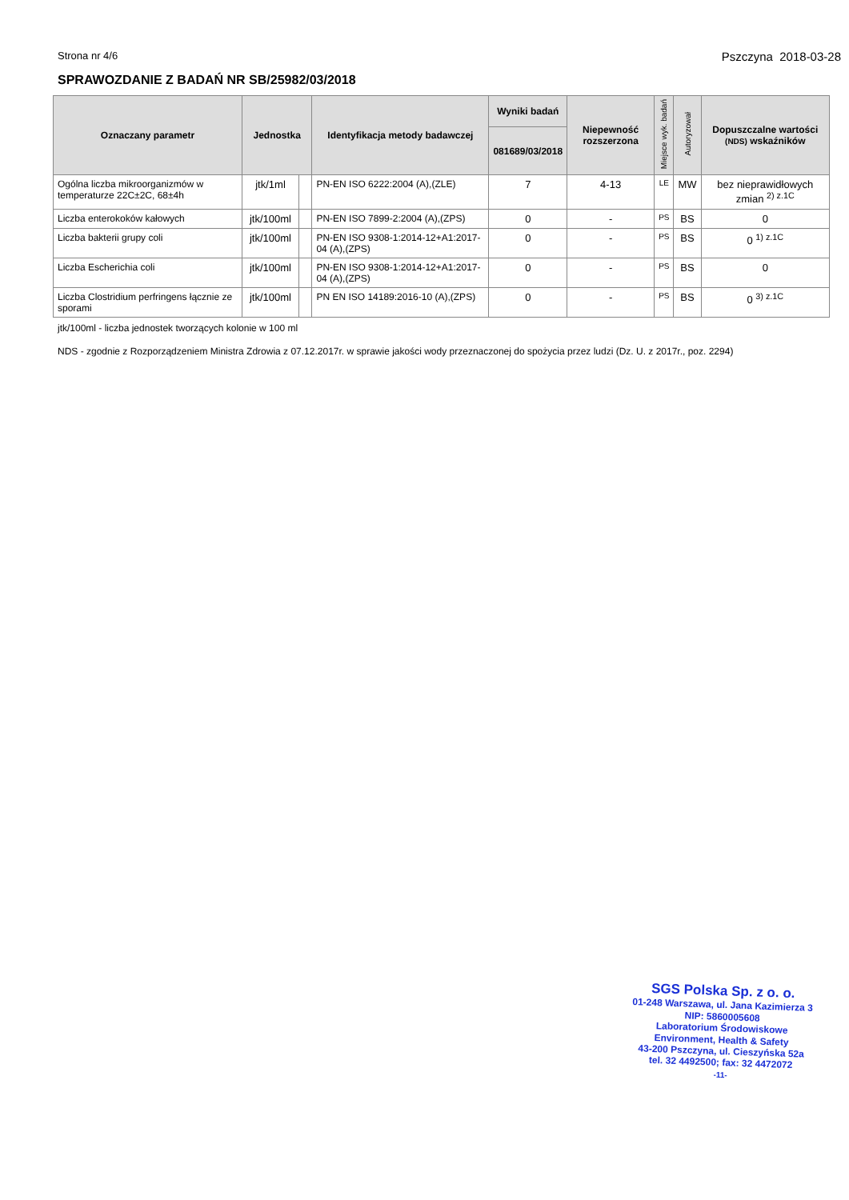Strona nr 4/6 Pszczyna 2018-03-28
SPRAWOZDANIE Z BADAŃ NR SB/25982/03/2018
| Oznaczany parametr | Jednostka | | Identyfikacja metody badawczej | Wyniki badań | Niepewność rozszerzona | Miejsce wyk. badań | Autoryzował | Dopuszczalne wartości (NDS) wskaźników |
| --- | --- | --- | --- | --- | --- | --- | --- | --- |
| | | | | 081689/03/2018 | | | | |
| Ogólna liczba mikroorganizmów w temperaturze 22C±2C, 68±4h | jtk/1ml | | PN-EN ISO 6222:2004 (A),(ZLE) | 7 | 4-13 | LE | MW | bez nieprawidłowych zmian <sup>2) z.1C</sup> |
| Liczba enterokoków kałowych | jtk/100ml | | PN-EN ISO 7899-2:2004 (A),(ZPS) | 0 | - | PS | BS | 0 |
| Liczba bakterii grupy coli | jtk/100ml | | PN-EN ISO 9308-1:2014-12+A1:2017-04 (A),(ZPS) | 0 | - | PS | BS | 0 <sup>1) z.1C</sup> |
| Liczba Escherichia coli | jtk/100ml | | PN-EN ISO 9308-1:2014-12+A1:2017-04 (A),(ZPS) | 0 | - | PS | BS | 0 |
| Liczba Clostridium perfringens łącznie ze sporami | jtk/100ml | | PN EN ISO 14189:2016-10 (A),(ZPS) | 0 | - | PS | BS | 0 <sup>3) z.1C</sup> |
jtk/100ml - liczba jednostek tworzących kolonie w 100 ml
NDS - zgodnie z Rozporządzeniem Ministra Zdrowia z 07.12.2017r. w sprawie jakości wody przeznaczonej do spożycia przez ludzi (Dz. U. z 2017r., poz. 2294)
SGS Polska Sp. z o. o.
01-248 Warszawa, ul. Jana Kazimierza 3
NIP: 5860005608
Laboratorium Środowiskowe
Environment, Health & Safety
43-200 Pszczyna, ul. Cieszyńska 52a
tel. 32 4492500; fax: 32 4472072
-11-